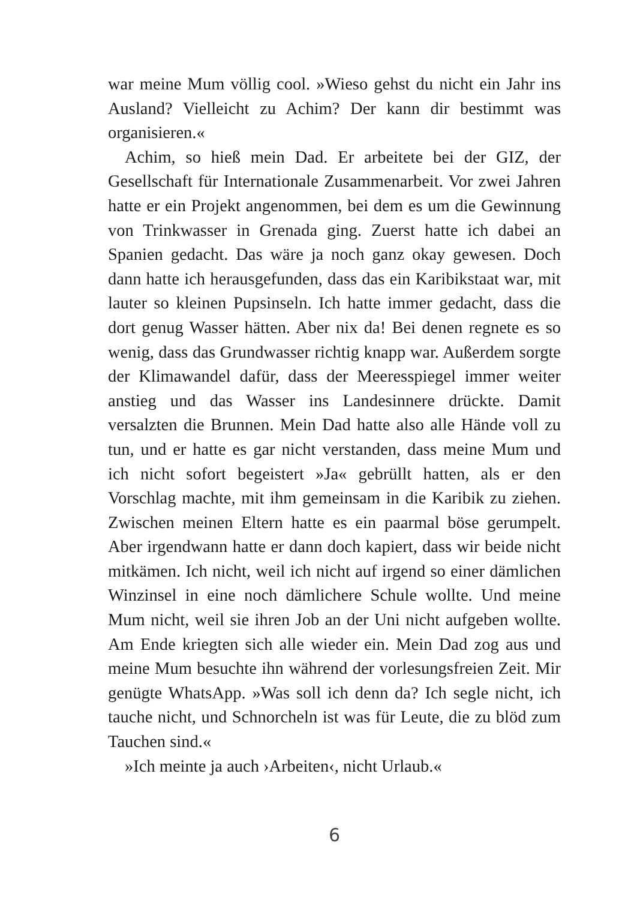war meine Mum völlig cool. »Wieso gehst du nicht ein Jahr ins Ausland? Vielleicht zu Achim? Der kann dir bestimmt was organisieren.«
Achim, so hieß mein Dad. Er arbeitete bei der GIZ, der Gesellschaft für Internationale Zusammenarbeit. Vor zwei Jahren hatte er ein Projekt angenommen, bei dem es um die Gewinnung von Trinkwasser in Grenada ging. Zuerst hatte ich dabei an Spanien gedacht. Das wäre ja noch ganz okay gewesen. Doch dann hatte ich herausgefunden, dass das ein Karibikstaat war, mit lauter so kleinen Pupsinseln. Ich hatte immer gedacht, dass die dort genug Wasser hätten. Aber nix da! Bei denen regnete es so wenig, dass das Grundwasser richtig knapp war. Außerdem sorgte der Klimawandel dafür, dass der Meeresspiegel immer weiter anstieg und das Wasser ins Landesinnere drückte. Damit versalzten die Brunnen. Mein Dad hatte also alle Hände voll zu tun, und er hatte es gar nicht verstanden, dass meine Mum und ich nicht sofort begeistert »Ja« gebrüllt hatten, als er den Vorschlag machte, mit ihm gemeinsam in die Karibik zu ziehen. Zwischen meinen Eltern hatte es ein paarmal böse gerumpelt. Aber irgendwann hatte er dann doch kapiert, dass wir beide nicht mitkämen. Ich nicht, weil ich nicht auf irgend so einer dämlichen Winzinsel in eine noch dämlichere Schule wollte. Und meine Mum nicht, weil sie ihren Job an der Uni nicht aufgeben wollte. Am Ende kriegten sich alle wieder ein. Mein Dad zog aus und meine Mum besuchte ihn während der vorlesungsfreien Zeit. Mir genügte WhatsApp. »Was soll ich denn da? Ich segle nicht, ich tauche nicht, und Schnorcheln ist was für Leute, die zu blöd zum Tauchen sind.«
»Ich meinte ja auch ›Arbeiten‹, nicht Urlaub.«
6